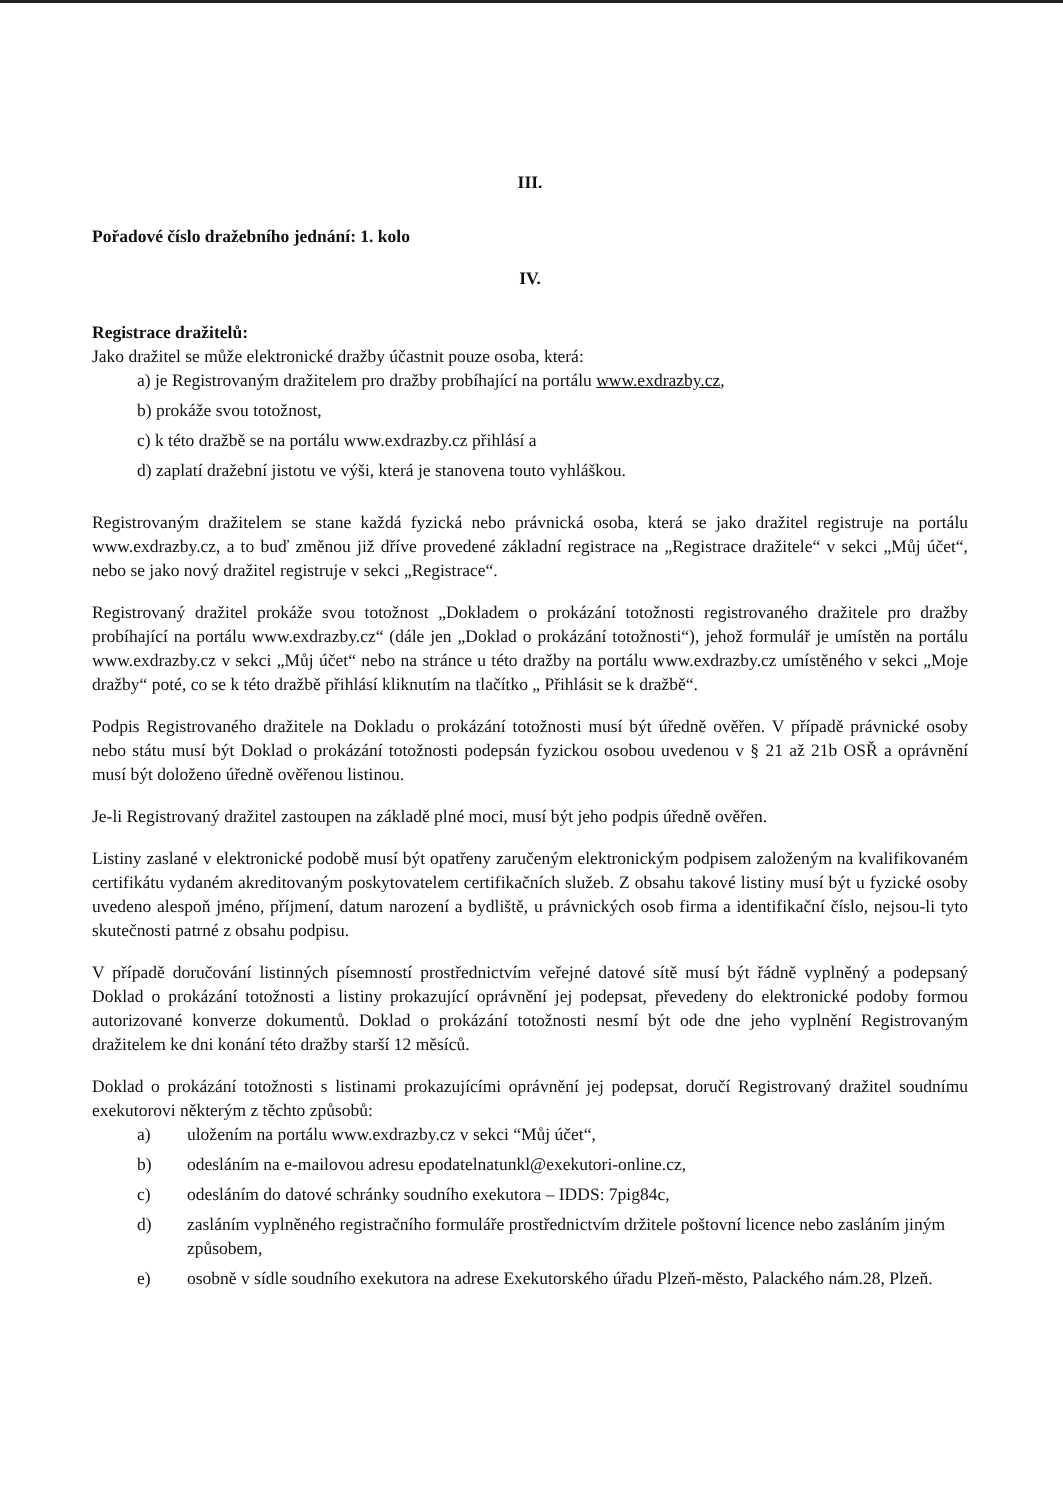III.
Pořadové číslo dražebního jednání: 1. kolo
IV.
Registrace dražitelů:
Jako dražitel se může elektronické dražby účastnit pouze osoba, která:
a) je Registrovaným dražitelem pro dražby probíhající na portálu www.exdrazby.cz,
b) prokáže svou totožnost,
c) k této dražbě se na portálu www.exdrazby.cz přihlásí a
d) zaplatí dražební jistotu ve výši, která je stanovena touto vyhláškou.
Registrovaným dražitelem se stane každá fyzická nebo právnická osoba, která se jako dražitel registruje na portálu www.exdrazby.cz, a to buď změnou již dříve provedené základní registrace na „Registrace dražitele“ v sekci „Můj účet“, nebo se jako nový dražitel registruje v sekci „Registrace“.
Registrovaný dražitel prokáže svou totožnost „Dokladem o prokázání totožnosti registrovaného dražitele pro dražby probíhající na portálu www.exdrazby.cz“ (dále jen „Doklad o prokázání totožnosti“), jehož formulář je umístěn na portálu www.exdrazby.cz v sekci „Můj účet“ nebo na stránce u této dražby na portálu www.exdrazby.cz umístěného v sekci „Moje dražby“ poté, co se k této dražbě přihlásí kliknutím na tlačítko „ Přihlásit se k dražbě“.
Podpis Registrovaného dražitele na Dokladu o prokázání totožnosti musí být úředně ověřen. V případě právnické osoby nebo státu musí být Doklad o prokázání totožnosti podepsán fyzickou osobou uvedenou v § 21 až 21b OSŘ a oprávnění musí být doloženo úředně ověřenou listinou.
Je-li Registrovaný dražitel zastoupen na základě plné moci, musí být jeho podpis úředně ověřen.
Listiny zaslané v elektronické podobě musí být opatřeny zaručeným elektronickým podpisem založeným na kvalifikovaném certifikátu vydaném akreditovaným poskytovatelem certifikačních služeb. Z obsahu takové listiny musí být u fyzické osoby uvedeno alespoň jméno, příjmení, datum narození a bydliště, u právnických osob firma a identifikační číslo, nejsou-li tyto skutečnosti patrné z obsahu podpisu.
V případě doručování listinných písemností prostřednictvím veřejné datové sítě musí být řádně vyplněný a podepsaný Doklad o prokázání totožnosti a listiny prokazující oprávnění jej podepsat, převedeny do elektronické podoby formou autorizované konverze dokumentů. Doklad o prokázání totožnosti nesmí být ode dne jeho vyplnění Registrovaným dražitelem ke dni konání této dražby starší 12 měsíců.
Doklad o prokázání totožnosti s listinami prokazujícími oprávnění jej podepsat, doručí Registrovaný dražitel soudnímu exekutorovi některým z těchto způsobů:
a) uložením na portálu www.exdrazby.cz v sekci “Můj účet“,
b) odesláním na e-mailovou adresu epodatelnatunkl@exekutori-online.cz,
c) odesláním do datové schránky soudního exekutora – IDDS: 7pig84c,
d) zasláním vyplněného registračního formuláře prostřednictvím držitele poštovní licence nebo zasláním jiným způsobem,
e) osobně v sídle soudního exekutora na adrese Exekutorského úřadu Plzeň-město, Palackého nám.28, Plzeň.